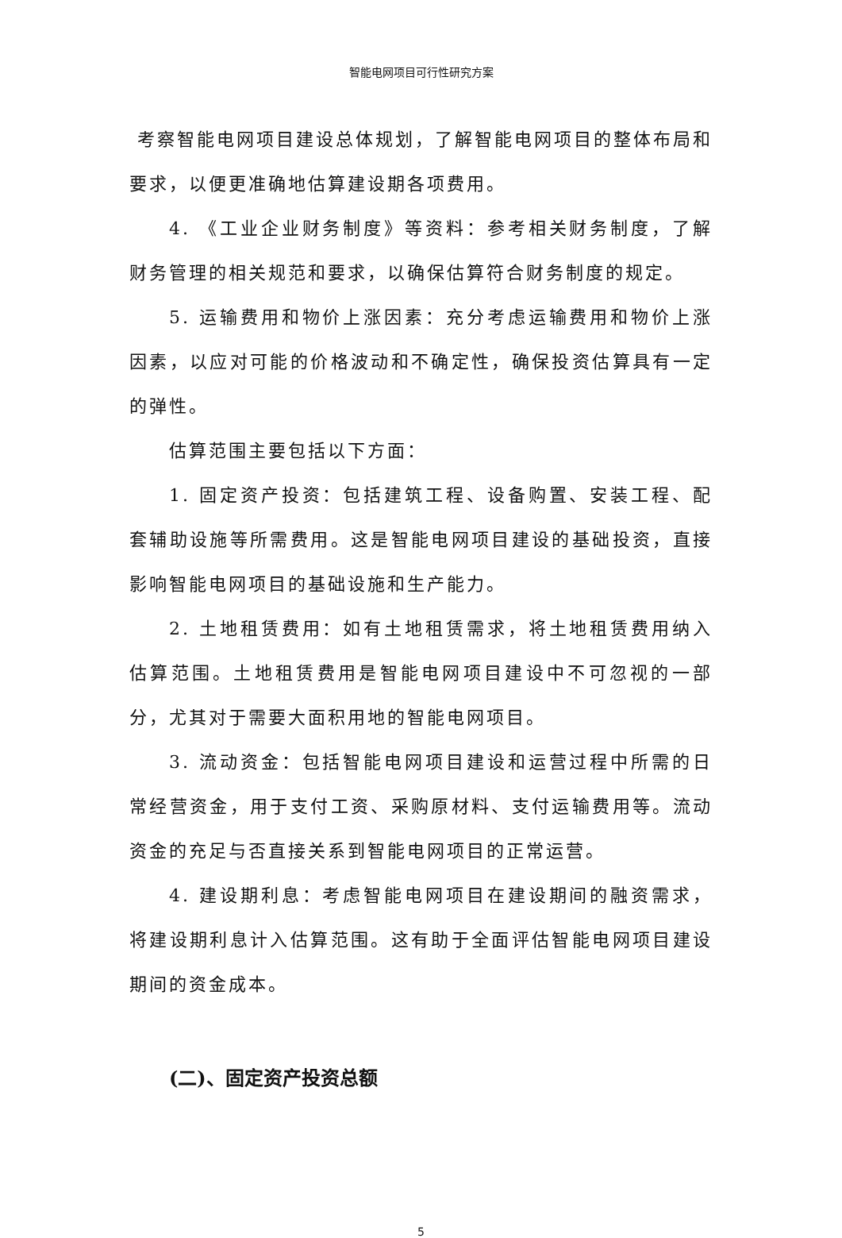智能电网项目可行性研究方案
考察智能电网项目建设总体规划，了解智能电网项目的整体布局和要求，以便更准确地估算建设期各项费用。
4. 《工业企业财务制度》等资料：参考相关财务制度，了解财务管理的相关规范和要求，以确保估算符合财务制度的规定。
5. 运输费用和物价上涨因素：充分考虑运输费用和物价上涨因素，以应对可能的价格波动和不确定性，确保投资估算具有一定的弹性。
估算范围主要包括以下方面：
1. 固定资产投资：包括建筑工程、设备购置、安装工程、配套辅助设施等所需费用。这是智能电网项目建设的基础投资，直接影响智能电网项目的基础设施和生产能力。
2. 土地租赁费用：如有土地租赁需求，将土地租赁费用纳入估算范围。土地租赁费用是智能电网项目建设中不可忽视的一部分，尤其对于需要大面积用地的智能电网项目。
3. 流动资金：包括智能电网项目建设和运营过程中所需的日常经营资金，用于支付工资、采购原材料、支付运输费用等。流动资金的充足与否直接关系到智能电网项目的正常运营。
4. 建设期利息：考虑智能电网项目在建设期间的融资需求，将建设期利息计入估算范围。这有助于全面评估智能电网项目建设期间的资金成本。
(二)、固定资产投资总额
5